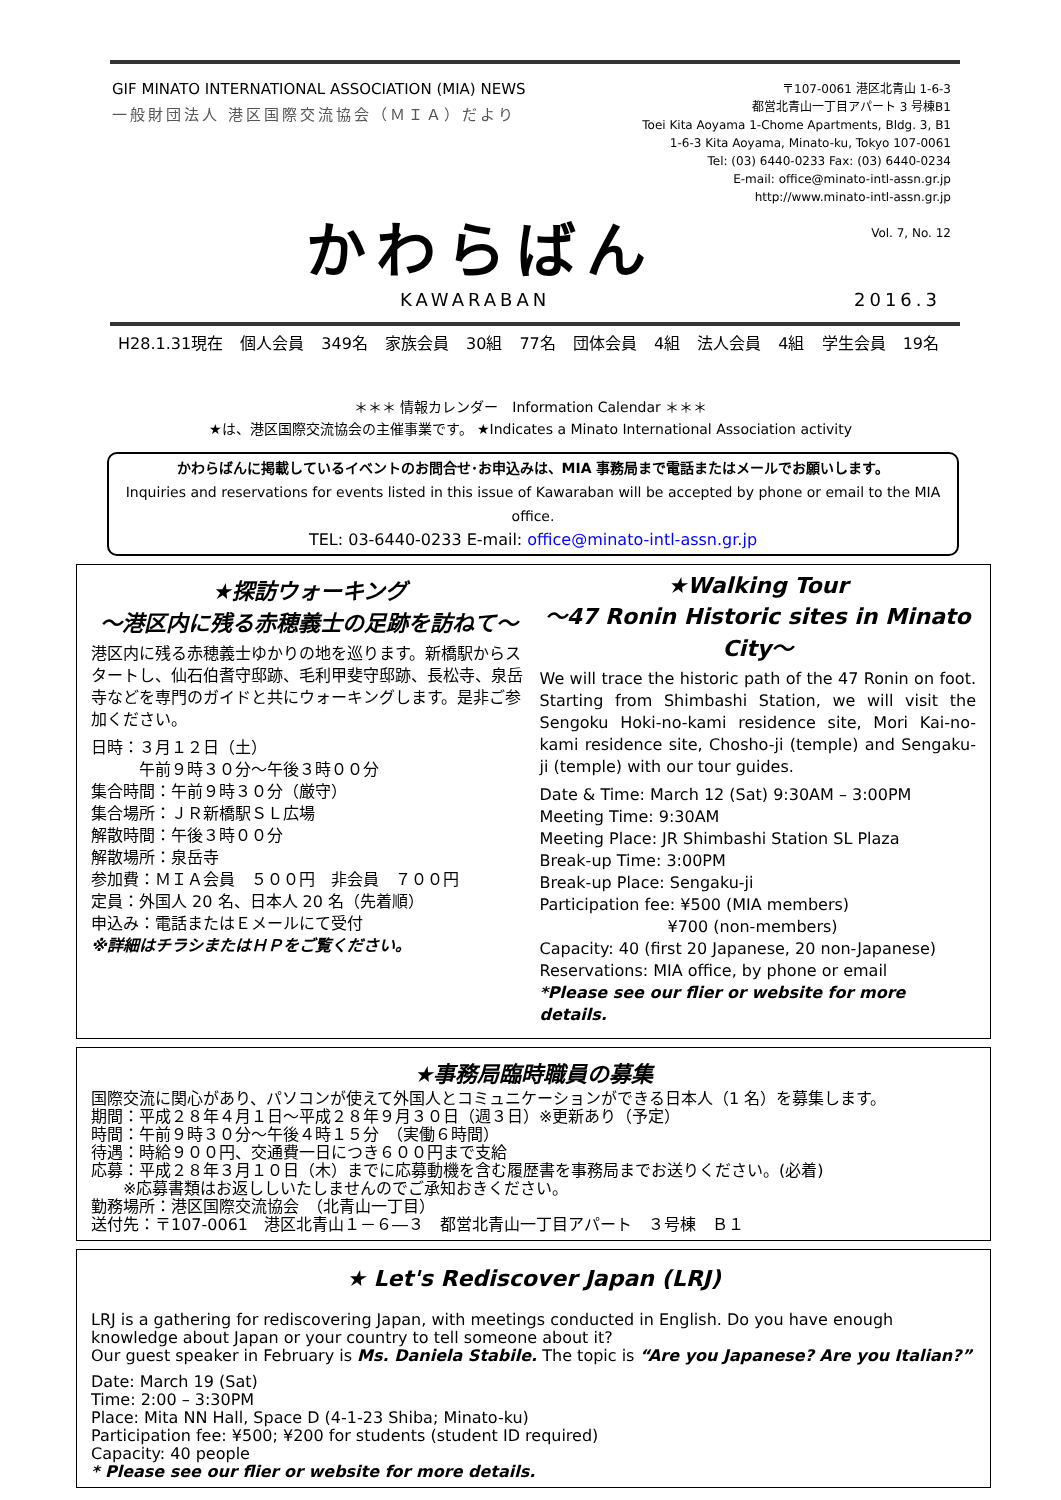GIF MINATO INTERNATIONAL ASSOCIATION (MIA) NEWS
一般財団法人 港区国際交流協会（ＭＩＡ）だより
〒107-0061 港区北青山 1-6-3
都営北青山一丁目アパート 3 号棟B1
Toei Kita Aoyama 1-Chome Apartments, Bldg. 3, B1
1-6-3 Kita Aoyama, Minato-ku, Tokyo 107-0061
Tel: (03) 6440-0233 Fax: (03) 6440-0234
E-mail: office@minato-intl-assn.gr.jp
http://www.minato-intl-assn.gr.jp
Vol. 7, No. 12
かわらばん
KAWARABAN 2016.3
H28.1.31現在 個人会員 349名 家族会員 30組 77名 団体会員 4組 法人会員 4組 学生会員 19名
＊＊＊ 情報カレンダー　Information Calendar ＊＊＊
★は、港区国際交流協会の主催事業です。 ★Indicates a Minato International Association activity
かわらばんに掲載しているイベントのお問合せ･お申込みは、MIA 事務局まで電話またはメールでお願いします。
Inquiries and reservations for events listed in this issue of Kawaraban will be accepted by phone or email to the MIA office.
TEL: 03-6440-0233 E-mail: office@minato-intl-assn.gr.jp
★探訪ウォーキング
～港区内に残る赤穂義士の足跡を訪ねて～
港区内に残る赤穂義士ゆかりの地を巡ります。新橋駅からスタートし、仙石伯耆守邸跡、毛利甲斐守邸跡、長松寺、泉岳寺などを専門のガイドと共にウォーキングします。是非ご参加ください。
日時：３月１２日（土）
　　　午前９時３０分～午後３時００分
集合時間：午前９時３０分（厳守）
集合場所：ＪＲ新橋駅ＳＬ広場
解散時間：午後３時００分
解散場所：泉岳寺
参加費：ＭＩＡ会員　５００円　非会員　７００円
定員：外国人 20 名、日本人 20 名（先着順）
申込み：電話またはＥメールにて受付
※詳細はチラシまたはＨＰをご覧ください。
★Walking Tour
～47 Ronin Historic sites in Minato City～
We will trace the historic path of the 47 Ronin on foot. Starting from Shimbashi Station, we will visit the Sengoku Hoki-no-kami residence site, Mori Kai-no-kami residence site, Chosho-ji (temple) and Sengaku-ji (temple) with our tour guides.
Date & Time: March 12 (Sat) 9:30AM – 3:00PM
Meeting Time: 9:30AM
Meeting Place: JR Shimbashi Station SL Plaza
Break-up Time: 3:00PM
Break-up Place: Sengaku-ji
Participation fee: ¥500 (MIA members)
　　　　　　　　¥700 (non-members)
Capacity: 40 (first 20 Japanese, 20 non-Japanese)
Reservations: MIA office, by phone or email
*Please see our flier or website for more details.
★事務局臨時職員の募集
国際交流に関心があり、パソコンが使えて外国人とコミュニケーションができる日本人（1 名）を募集します。
期間：平成２８年４月１日～平成２８年９月３０日（週３日）※更新あり（予定）
時間：午前９時３０分～午後４時１５分　（実働６時間）
待遇：時給９００円、交通費一日につき６００円まで支給
応募：平成２８年３月１０日（木）までに応募動機を含む履歴書を事務局までお送りください。(必着)
　　※応募書類はお返ししいたしませんのでご承知おきください。
勤務場所：港区国際交流協会　（北青山一丁目）
送付先：〒107-0061　港区北青山１－６―３　都営北青山一丁目アパート　３号棟　Ｂ１
★ Let's Rediscover Japan (LRJ)
LRJ is a gathering for rediscovering Japan, with meetings conducted in English. Do you have enough knowledge about Japan or your country to tell someone about it?
Our guest speaker in February is Ms. Daniela Stabile. The topic is “Are you Japanese? Are you Italian?”
Date: March 19 (Sat)
Time: 2:00 – 3:30PM
Place: Mita NN Hall, Space D (4-1-23 Shiba; Minato-ku)
Participation fee: ¥500; ¥200 for students (student ID required)
Capacity: 40 people
* Please see our flier or website for more details.